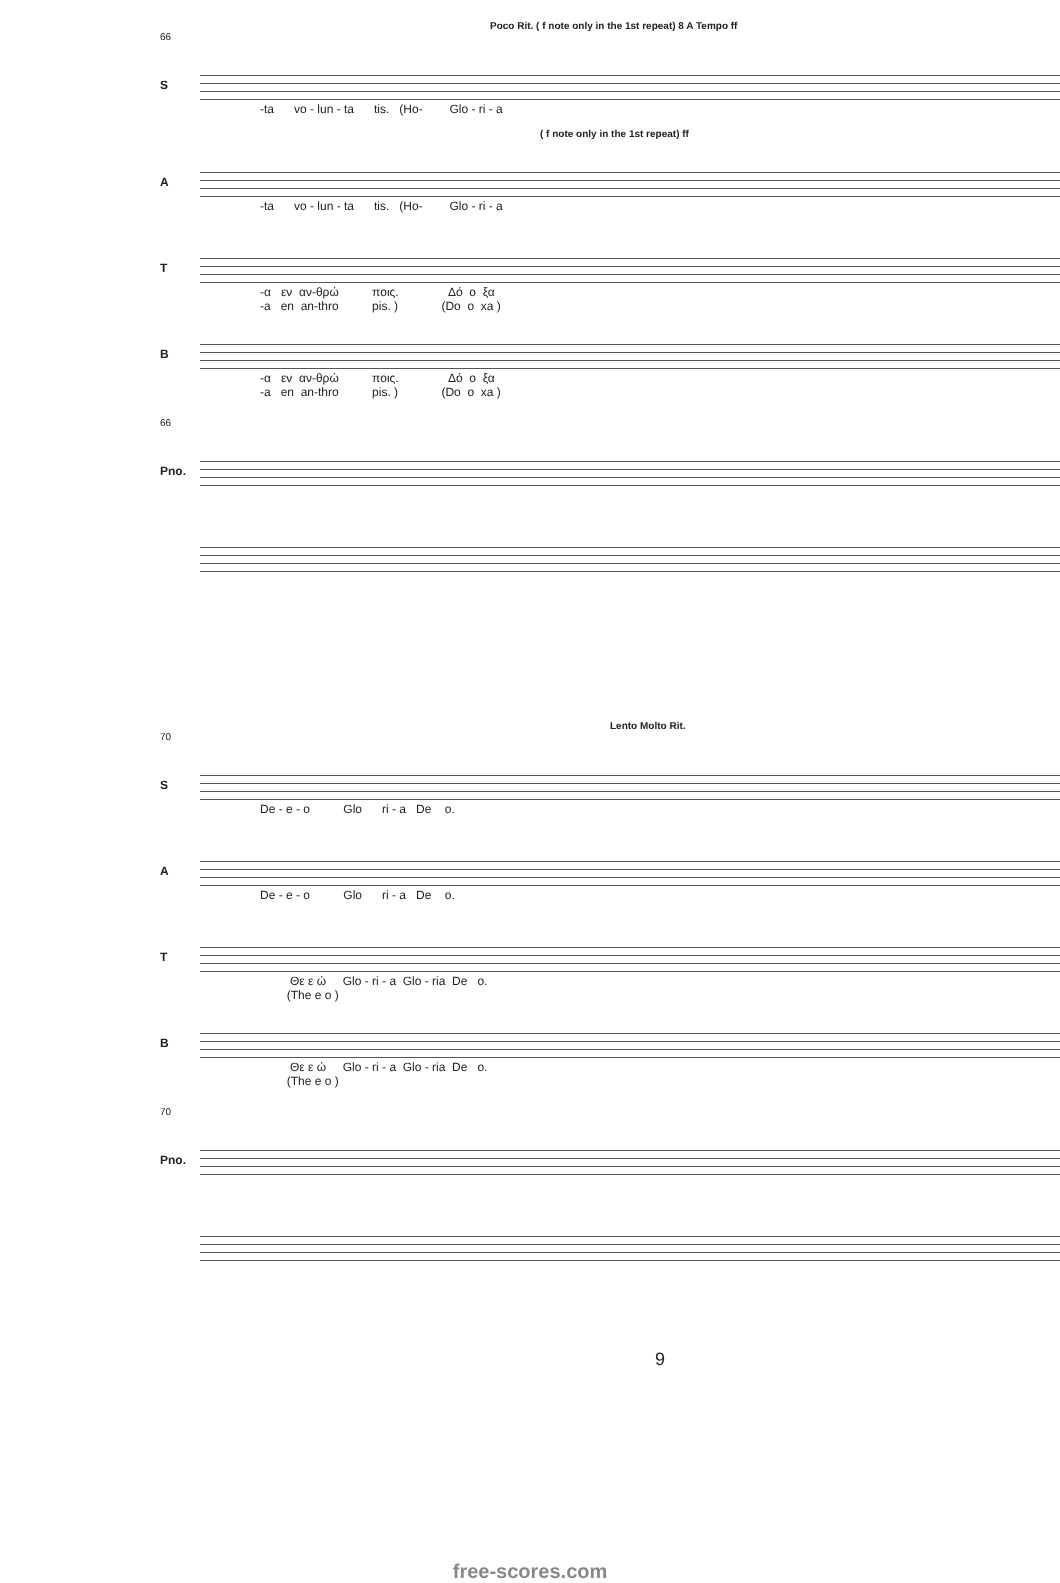Poco Rit. ( f note only in the 1st repeat) 8 A Tempo ff
66
S
-ta vo - lun - ta tis. (Ho- Glo - ri - a
( f note only in the 1st repeat) ff
A
-ta vo - lun - ta tis. (Ho- Glo - ri - a
T
-α εν αν-θρώ ποις. Δό ο ξα -a en an-thro pis. ) (Do o xa )
B
-α εν αν-θρώ ποις. Δό ο ξα -a en an-thro pis. ) (Do o xa )
66
Pno.
Lento Molto Rit.
70
S
De - e - o Glo ri - a De o.
A
De - e - o Glo ri - a De o.
T
Θε ε ώ Glo - ri - a Glo - ria De o. (The e o )
B
Θε ε ώ Glo - ri - a Glo - ria De o. (The e o )
70
Pno.
9
free-scores.com